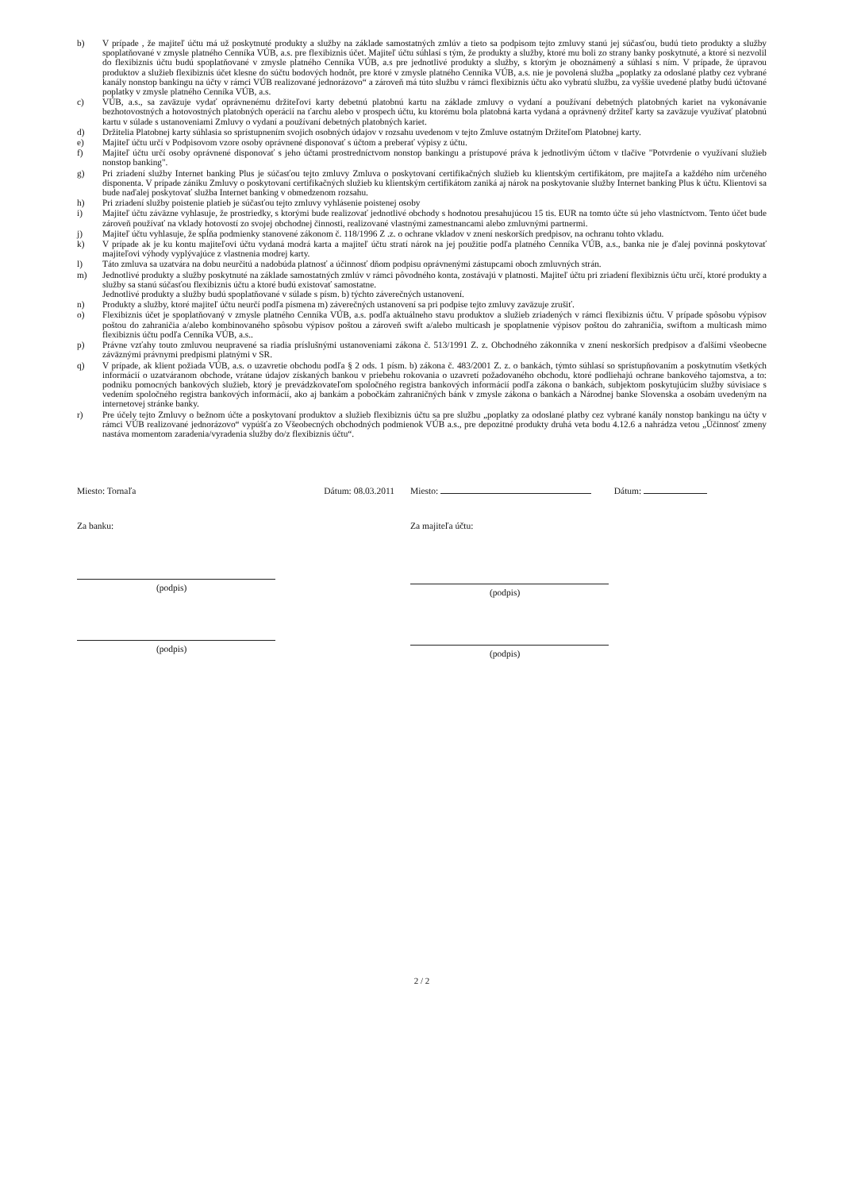b) V prípade , že majiteľ účtu má už poskytnuté produkty a služby na základe samostatných zmlúv a tieto sa podpisom tejto zmluvy stanú jej súčasťou, budú tieto produkty a služby spoplatňované v zmysle platného Cenníka VÚB, a.s. pre flexibiznis účet. Majiteľ účtu súhlasí s tým, že produkty a služby, ktoré mu boli zo strany banky poskytnuté, a ktoré si nezvolil do flexibiznis účtu budú spoplatňované v zmysle platného Cenníka VÚB, a.s pre jednotlivé produkty a služby, s ktorým je oboznámený a súhlasí s ním. V prípade, že úpravou produktov a služieb flexibiznis účet klesne do súčtu bodových hodnôt, pre ktoré v zmysle platného Cenníka VÚB, a.s. nie je povolená služba „poplatky za odoslané platby cez vybrané kanály nonstop bankingu na účty v rámci VÚB realizované jednorázovo“ a zároveň má túto službu v rámci flexibiznis účtu ako vybratú službu, za vyššie uvedené platby budú účtované poplatky v zmysle platného Cenníka VÚB, a.s.
c) VÚB, a.s., sa zaväzuje vydať oprávnenému držiteľovi karty debetnú platobnú kartu na základe zmluvy o vydaní a používaní debetných platobných kariet na vykonávanie bezhotovostných a hotovostných platobných operácií na ťarchu alebo v prospech účtu, ku ktorému bola platobná karta vydaná a oprávnený držiteľ karty sa zaväzuje využívať platobnú kartu v súlade s ustanoveniami Zmluvy o vydaní a používaní debetných platobných kariet.
d) Držitelia Platobnej karty súhlasia so sprístupnením svojich osobných údajov v rozsahu uvedenom v tejto Zmluve ostatným Držiteľom Platobnej karty.
e) Majiteľ účtu určí v Podpisovom vzore osoby oprávnené disponovať s účtom a preberať výpisy z účtu.
f) Majiteľ účtu určí osoby oprávnené disponovať s jeho účtami prostredníctvom nonstop bankingu a prístupové práva k jednotlivým účtom v tlačive "Potvrdenie o využívaní služieb nonstop banking".
g) Pri zriadení služby Internet banking Plus je súčasťou tejto zmluvy Zmluva o poskytovaní certifikačných služieb ku klientským certifikátom, pre majiteľa a každého ním určeného disponenta. V prípade zániku Zmluvy o poskytovaní certifikačných služieb ku klientským certifikátom zaniká aj nárok na poskytovanie služby Internet banking Plus k účtu. Klientovi sa bude naďalej poskytovať služba Internet banking v obmedzenom rozsahu.
h) Pri zriadení služby poistenie platieb je súčasťou tejto zmluvy vyhlásenie poistenej osoby
i) Majiteľ účtu záväzne vyhlasuje, že prostriedky, s ktorými bude realizovať jednotlivé obchody s hodnotou presahujúcou 15 tis. EUR na tomto účte sú jeho vlastníctvom. Tento účet bude zároveň používať na vklady hotovostí zo svojej obchodnej činnosti, realizované vlastnými zamestnancami alebo zmluvnými partnermi.
j) Majiteľ účtu vyhlasuje, že spĺňa podmienky stanovené zákonom č. 118/1996 Z .z. o ochrane vkladov v znení neskorších predpisov, na ochranu tohto vkladu.
k) V prípade ak je ku kontu majiteľovi účtu vydaná modrá karta a majiteľ účtu stratí nárok na jej použitie podľa platného Cenníka VÚB, a.s., banka nie je ďalej povinná poskytovať majiteľovi výhody vyplývajúce z vlastnenia modrej karty.
l) Táto zmluva sa uzatvára na dobu neurčitú a nadobúda platnosť a účinnosť dňom podpisu oprávnenými zástupcami oboch zmluvných strán.
m) Jednotlivé produkty a služby poskytnuté na základe samostatných zmlúv v rámci pôvodného konta, zostávajú v platnosti. Majiteľ účtu pri zriadení flexibiznis účtu určí, ktoré produkty a služby sa stanú súčasťou flexibiznis účtu a ktoré budú existovať samostatne.
Jednotlivé produkty a služby budú spoplatňované v súlade s písm. b) týchto záverečných ustanovení.
n) Produkty a služby, ktoré majiteľ účtu neurčí podľa písmena m) záverečných ustanovení sa pri podpise tejto zmluvy zaväzuje zrušiť.
o) Flexibiznis účet je spoplatňovaný v zmysle platného Cenníka VÚB, a.s. podľa aktuálneho stavu produktov a služieb zriadených v rámci flexibiznis účtu. V prípade spôsobu výpisov poštou do zahraničia a/alebo kombinovaného spôsobu výpisov poštou a zároveň swift a/alebo multicash je spoplatnenie výpisov poštou do zahraničia, swiftom a multicash mimo flexibiznis účtu podľa Cenníka VÚB, a.s..
p) Právne vzťahy touto zmluvou neupravené sa riadia príslušnými ustanoveniami zákona č. 513/1991 Z. z. Obchodného zákonníka v znení neskorších predpisov a ďalšími všeobecne záväznými právnymi predpismi platnými v SR.
q) V prípade, ak klient požiada VÚB, a.s. o uzavretie obchodu podľa § 2 ods. 1 písm. b) zákona č. 483/2001 Z. z. o bankách, týmto súhlasí so sprístupňovaním a poskytnutím všetkých informácií o uzatváranom obchode, vrátane údajov získaných bankou v priebehu rokovania o uzavretí požadovaného obchodu, ktoré podliehajú ochrane bankového tajomstva, a to: podniku pomocných bankových služieb, ktorý je prevádzkovateľom spoločného registra bankových informácií podľa zákona o bankách, subjektom poskytujúcim služby súvisiace s vedením spoločného registra bankových informácií, ako aj bankám a pobočkám zahraničných bánk v zmysle zákona o bankách a Národnej banke Slovenska a osobám uvedeným na internetovej stránke banky.
r) Pre účely tejto Zmluvy o bežnom účte a poskytovaní produktov a služieb flexibiznis účtu sa pre službu „poplatky za odoslané platby cez vybrané kanály nonstop bankingu na účty v rámci VÚB realizované jednorázovo“ vypúšťa zo Všeobecných obchodných podmienok VÚB a.s., pre depozitné produkty druhá veta bodu 4.12.6 a nahrádza vetou „Účinnosť zmeny nastáva momentom zaradenia/vyradenia služby do/z flexibiznis účtu“.
Miesto: Tornaľa Dátum: 08.03.2011
Za banku:
(podpis)
(podpis)
Miesto: Dátum:
Za majiteľa účtu:
(podpis)
(podpis)
2 / 2